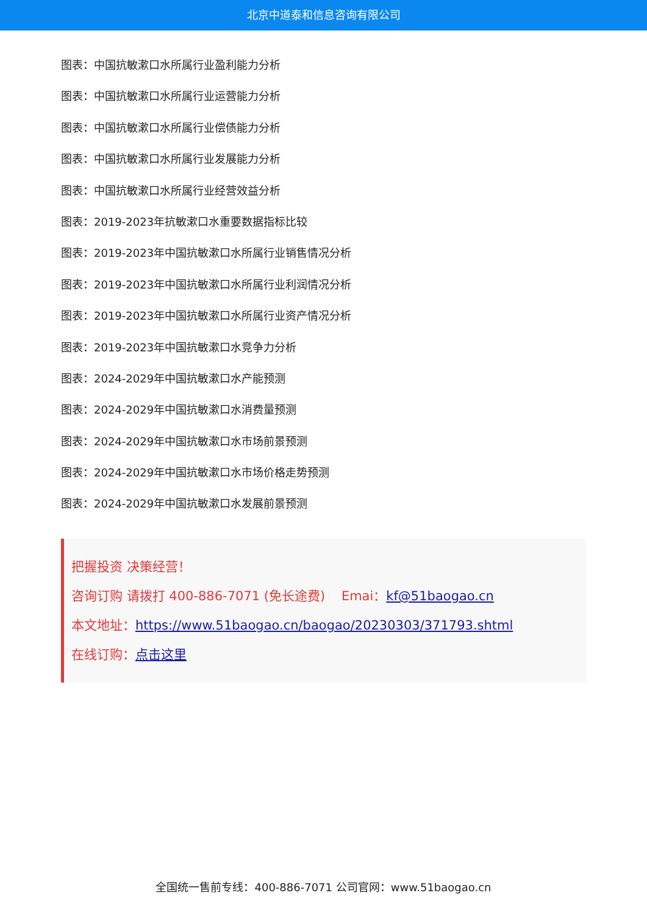北京中道泰和信息咨询有限公司
图表：中国抗敏漱口水所属行业盈利能力分析
图表：中国抗敏漱口水所属行业运营能力分析
图表：中国抗敏漱口水所属行业偿债能力分析
图表：中国抗敏漱口水所属行业发展能力分析
图表：中国抗敏漱口水所属行业经营效益分析
图表：2019-2023年抗敏漱口水重要数据指标比较
图表：2019-2023年中国抗敏漱口水所属行业销售情况分析
图表：2019-2023年中国抗敏漱口水所属行业利润情况分析
图表：2019-2023年中国抗敏漱口水所属行业资产情况分析
图表：2019-2023年中国抗敏漱口水竞争力分析
图表：2024-2029年中国抗敏漱口水产能预测
图表：2024-2029年中国抗敏漱口水消费量预测
图表：2024-2029年中国抗敏漱口水市场前景预测
图表：2024-2029年中国抗敏漱口水市场价格走势预测
图表：2024-2029年中国抗敏漱口水发展前景预测
把握投资 决策经营！
咨询订购 请拨打 400-886-7071 (免长途费) Emai：kf@51baogao.cn
本文地址：https://www.51baogao.cn/baogao/20230303/371793.shtml
在线订购：点击这里
全国统一售前专线：400-886-7071 公司官网：www.51baogao.cn